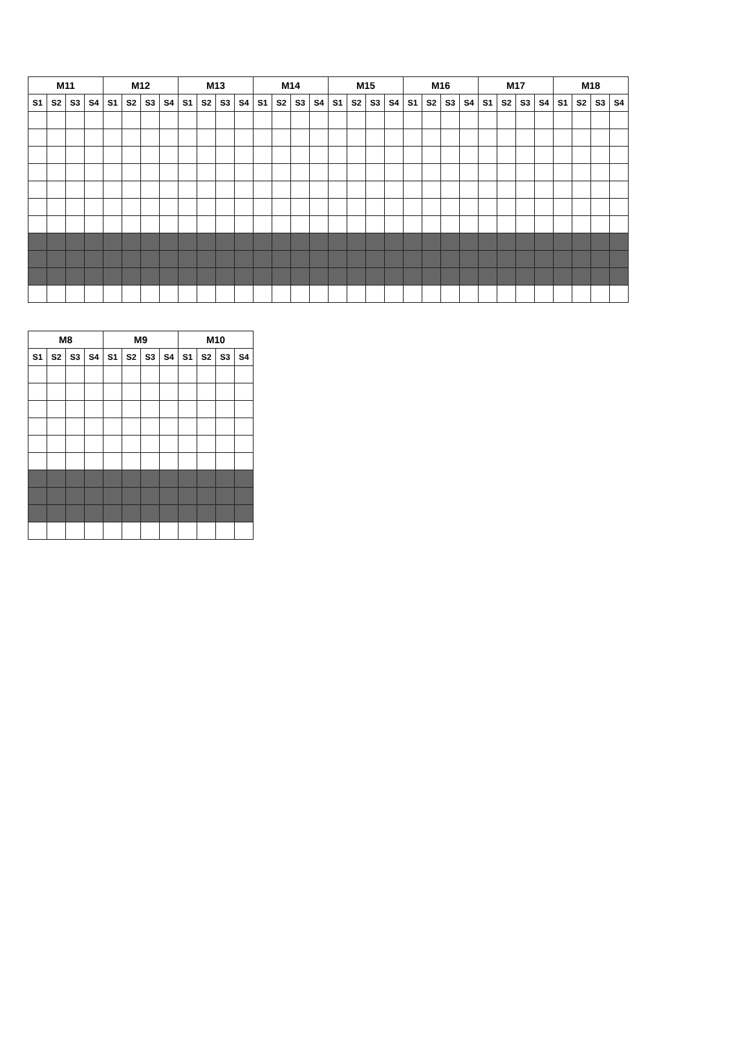| M11 | | | | M12 | | | | M13 | | | | M14 | | | | M15 | | | | M16 | | | | M17 | | | | M18 | | | |
| --- | --- | --- | --- | --- | --- | --- | --- | --- | --- | --- | --- | --- | --- | --- | --- | --- | --- | --- | --- | --- | --- | --- | --- | --- | --- | --- | --- | --- | --- | --- | --- |
| S1 | S2 | S3 | S4 | S1 | S2 | S3 | S4 | S1 | S2 | S3 | S4 | S1 | S2 | S3 | S4 | S1 | S2 | S3 | S4 | S1 | S2 | S3 | S4 | S1 | S2 | S3 | S4 | S1 | S2 | S3 | S4 |
| M8 | | | | M9 | | | | M10 | | | |
| --- | --- | --- | --- | --- | --- | --- | --- | --- | --- | --- | --- |
| S1 | S2 | S3 | S4 | S1 | S2 | S3 | S4 | S1 | S2 | S3 | S4 |